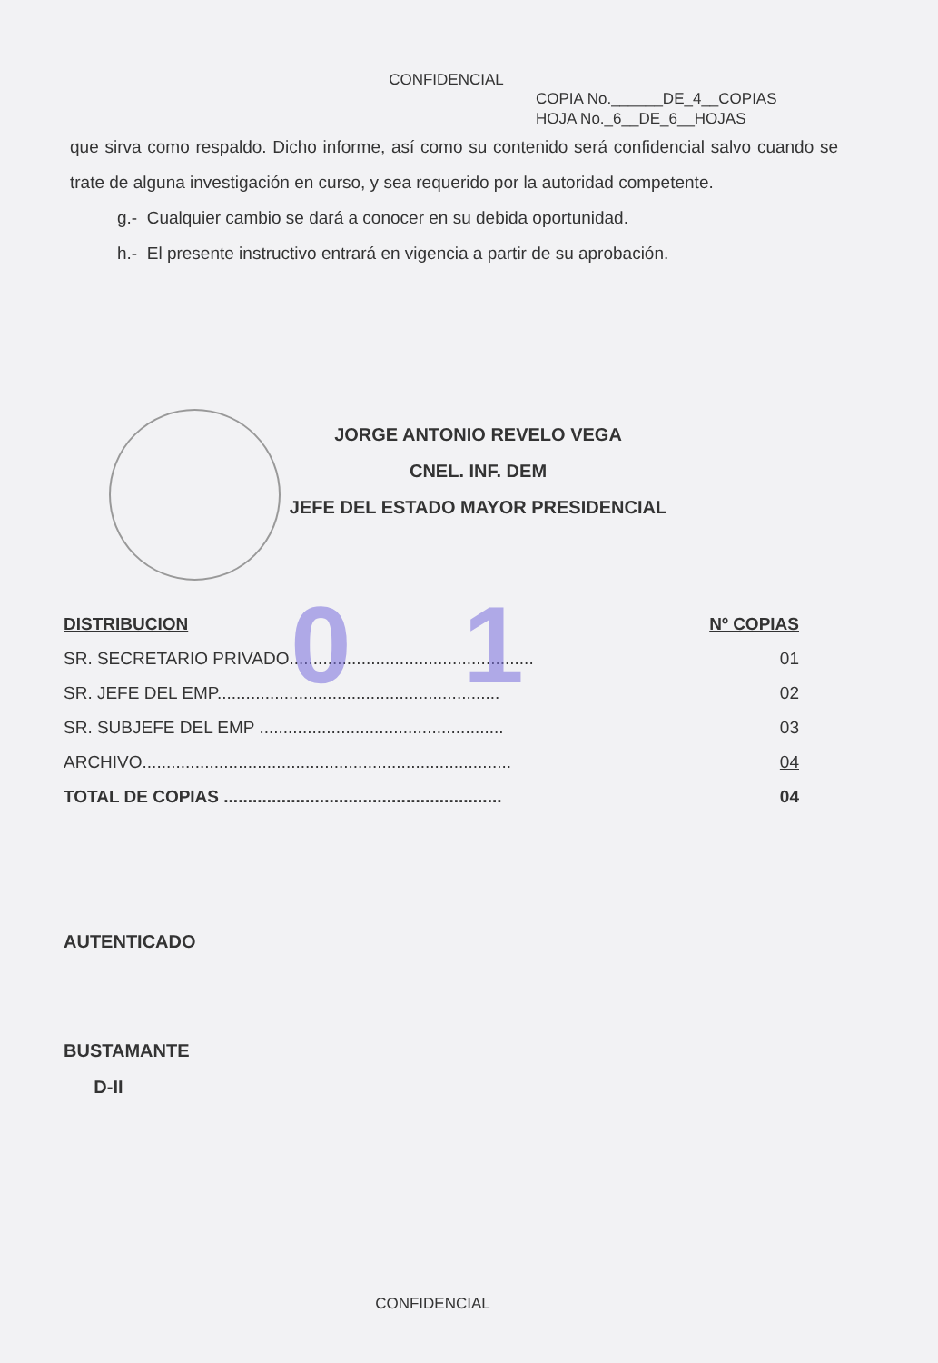0 1
CONFIDENCIAL
COPIA No.______DE_4__COPIAS
HOJA No._6__DE_6__HOJAS
que sirva como respaldo. Dicho informe, así como su contenido será confidencial salvo cuando se trate de alguna investigación en curso, y sea requerido por la autoridad competente.
g.- Cualquier cambio se dará a conocer en su debida oportunidad.
h.- El presente instructivo entrará en vigencia a partir de su aprobación.
JORGE ANTONIO REVELO VEGA
CNEL. INF. DEM
JEFE DEL ESTADO MAYOR PRESIDENCIAL
| DISTRIBUCION | Nº COPIAS |
| --- | --- |
| SR. SECRETARIO PRIVADO................................................... | 01 |
| SR. JEFE DEL EMP........................................................... | 02 |
| SR. SUBJEFE DEL EMP ................................................... | 03 |
| ARCHIVO............................................................................. | 04 |
| TOTAL DE COPIAS .......................................................... | 04 |
AUTENTICADO
BUSTAMANTE
D-II
CONFIDENCIAL